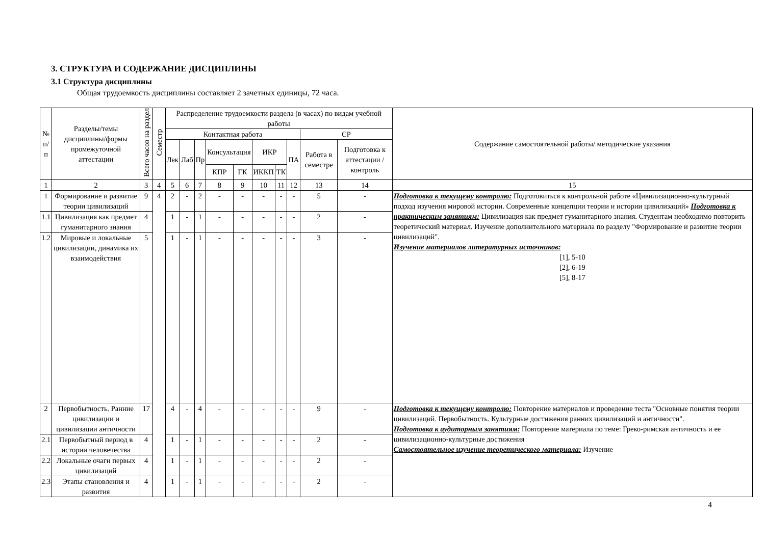3. СТРУКТУРА И СОДЕРЖАНИЕ ДИСЦИПЛИНЫ
3.1 Структура дисциплины
Общая трудоемкость дисциплины составляет 2 зачетных единицы, 72 часа.
| № п/п | Разделы/темы дисциплины/формы промежуточной аттестации | Всего часов на раздел | Семестр | Распределение трудоемкости раздела (в часах) по видам учебной работы | | | | | | | | | | Содержание самостоятельной работы/ методические указания |
| --- | --- | --- | --- | --- | --- | --- | --- | --- | --- | --- | --- | --- | --- | --- |
| | | | | Контактная работа | | | | | | | | СР | | |
| | | | | Лек | Лаб | Пр | Консультация | | ИКР | | ПА | Работа в семестре | Подготовка к аттестации /контроль | |
| | | | | | | | КПР | ГК | ИККП | ТК | | | | |
| 1 | 2 | 3 | 4 | 5 | 6 | 7 | 8 | 9 | 10 | 11 | 12 | 13 | 14 | 15 |
| 1 | Формирование и развитие теории цивилизаций | 9 | 4 | 2 | - | 2 | - | - | - | - | - | 5 | - | Подготовка к текущему контролю: Подготовиться к контрольной работе «Цивилизационно-культурный подход изучения мировой истории. Современные концепции теории и истории цивилизаций» Подготовка к практическим занятиям: Цивилизация как предмет гуманитарного знания. Студентам необходимо повторить теоретический материал. Изучение дополнительного материала по разделу "Формирование и развитие теории цивилизаций". Изучение материалов литературных источников: [1], 5-10 [2], 6-19 [5], 8-17 |
| 1.1 | Цивилизация как предмет гуманитарного знания | 4 | | 1 | - | 1 | - | - | - | - | - | 2 | - | |
| 1.2 | Мировые и локальные цивилизации, динамика их взаимодействия | 5 | | 1 | - | 1 | - | - | - | - | - | 3 | - | |
| 2 | Первобытность. Ранние цивилизации и цивилизации античности | 17 | | 4 | - | 4 | - | - | - | - | - | 9 | - | Подготовка к текущему контролю: Повторение материалов и проведение теста "Основные понятия теории цивилизаций. Первобытность. Культурные достижения ранних цивилизаций и античности". Подготовка к аудиторным занятиям: Повторение материала по теме: Греко-римская античность и ее цивилизационно-культурные достижения Самостоятельное изучение теоретического материала: Изучение |
| 2.1 | Первобытный период в истории человечества | 4 | | 1 | - | 1 | - | - | - | - | - | 2 | - | |
| 2.2 | Локальные очаги первых цивилизаций | 4 | | 1 | - | 1 | - | - | - | - | - | 2 | - | |
| 2.3 | Этапы становления и развития | 4 | | 1 | - | 1 | - | - | - | - | - | 2 | - | |
4